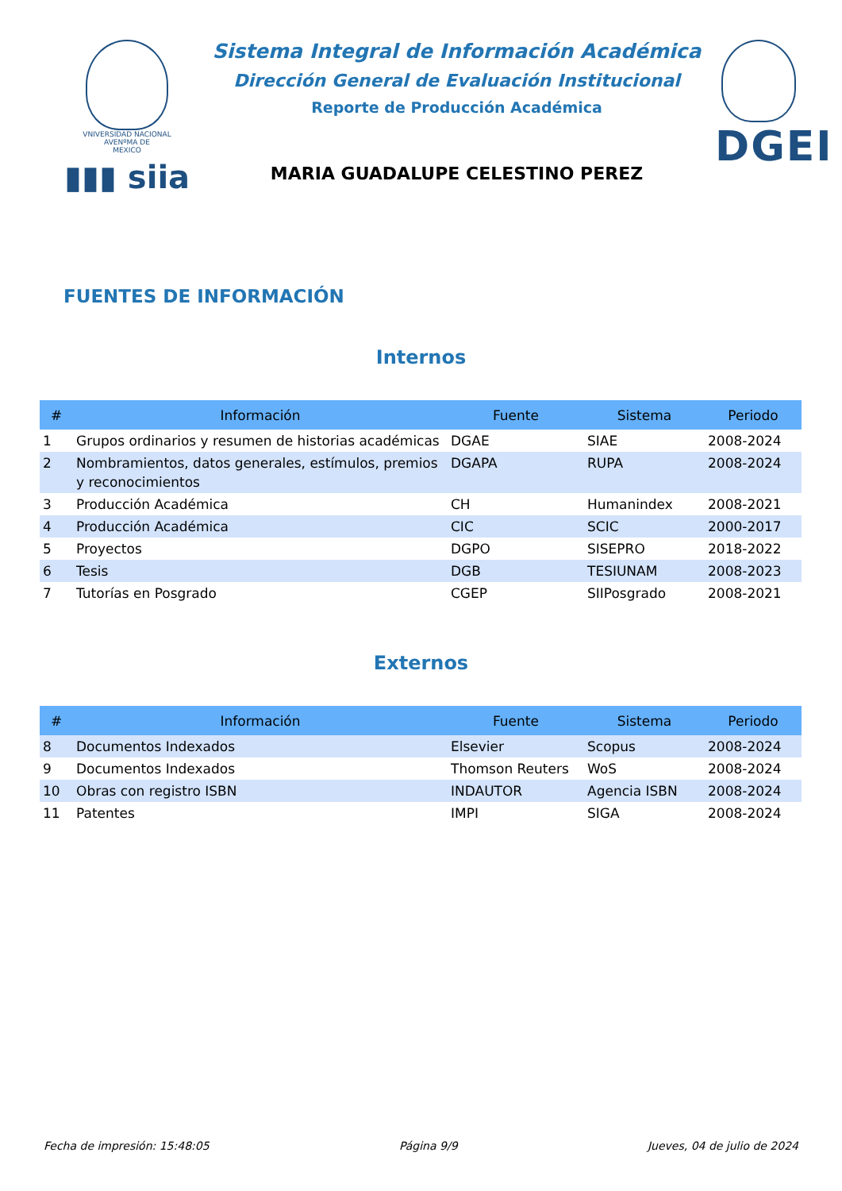VNIVERSIDAD NACIONAL
AVENºMA DE
MEXICO
▮▮▮ siia
Sistema Integral de Información Académica
Dirección General de Evaluación Institucional
Reporte de Producción Académica
MARIA GUADALUPE CELESTINO PEREZ
DGEI
FUENTES DE INFORMACIÓN
Internos
| # | Información | Fuente | Sistema | Periodo |
| --- | --- | --- | --- | --- |
| 1 | Grupos ordinarios y resumen de historias académicas | DGAE | SIAE | 2008-2024 |
| 2 | Nombramientos, datos generales, estímulos, premios y reconocimientos | DGAPA | RUPA | 2008-2024 |
| 3 | Producción Académica | CH | Humanindex | 2008-2021 |
| 4 | Producción Académica | CIC | SCIC | 2000-2017 |
| 5 | Proyectos | DGPO | SISEPRO | 2018-2022 |
| 6 | Tesis | DGB | TESIUNAM | 2008-2023 |
| 7 | Tutorías en Posgrado | CGEP | SIIPosgrado | 2008-2021 |
Externos
| # | Información | Fuente | Sistema | Periodo |
| --- | --- | --- | --- | --- |
| 8 | Documentos Indexados | Elsevier | Scopus | 2008-2024 |
| 9 | Documentos Indexados | Thomson Reuters | WoS | 2008-2024 |
| 10 | Obras con registro ISBN | INDAUTOR | Agencia ISBN | 2008-2024 |
| 11 | Patentes | IMPI | SIGA | 2008-2024 |
Fecha de impresión: 15:48:05 Página 9/9 Jueves, 04 de julio de 2024